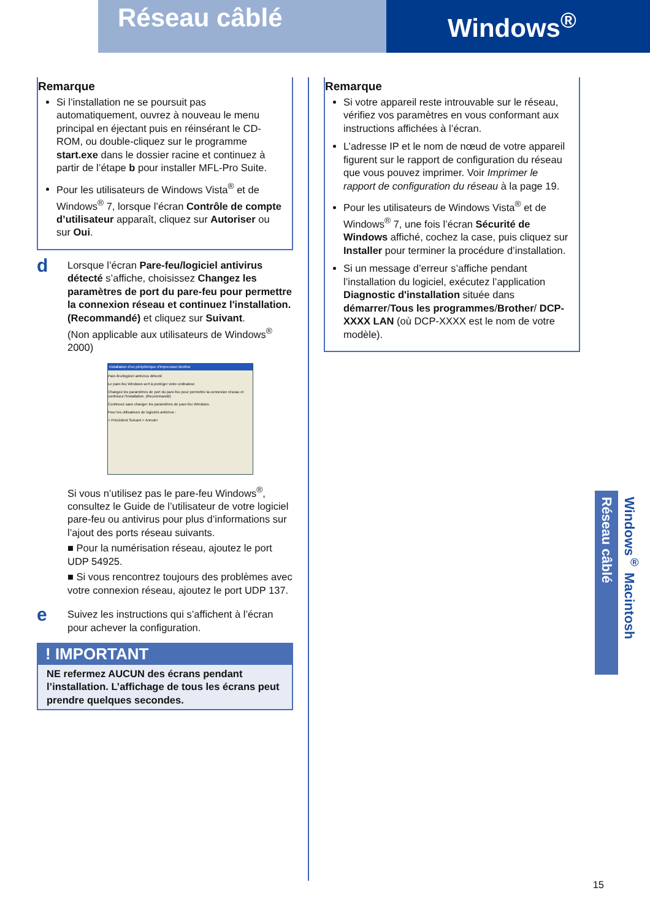Réseau câblé
Windows<sup>®</sup>
Remarque
Si l’installation ne se poursuit pas automatiquement, ouvrez à nouveau le menu principal en éjectant puis en réinsérant le CD-ROM, ou double-cliquez sur le programme start.exe dans le dossier racine et continuez à partir de l’étape b pour installer MFL-Pro Suite.
Pour les utilisateurs de Windows Vista<sup>®</sup> et de Windows<sup>®</sup> 7, lorsque l’écran Contrôle de compte d’utilisateur apparaît, cliquez sur Autoriser ou sur Oui.
d
Lorsque l’écran Pare-feu/logiciel antivirus détecté s’affiche, choisissez Changez les paramètres de port du pare-feu pour permettre la connexion réseau et continuez l'installation. (Recommandé) et cliquez sur Suivant.
(Non applicable aux utilisateurs de Windows<sup>®</sup> 2000)
Installation d'un périphérique d'impression Brother
Pare-feu/logiciel antivirus détecté
Le pare-feu Windows sert à protéger votre ordinateur.
Changez les paramètres de port du pare-feu pour permettre la connexion réseau et continuez l'installation. (Recommandé)
Continuez sans changer les paramètres de pare-feu Windows.
Pour les utilisateurs de logiciels antivirus :
< Précédent Suivant > Annuler
Si vous n’utilisez pas le pare-feu Windows<sup>®</sup>, consultez le Guide de l’utilisateur de votre logiciel pare-feu ou antivirus pour plus d’informations sur l’ajout des ports réseau suivants.
■ Pour la numérisation réseau, ajoutez le port UDP 54925.
■ Si vous rencontrez toujours des problèmes avec votre connexion réseau, ajoutez le port UDP 137.
e
Suivez les instructions qui s’affichent à l’écran pour achever la configuration.
! IMPORTANT
NE refermez AUCUN des écrans pendant l’installation. L’affichage de tous les écrans peut prendre quelques secondes.
Remarque
Si votre appareil reste introuvable sur le réseau, vérifiez vos paramètres en vous conformant aux instructions affichées à l’écran.
L’adresse IP et le nom de nœud de votre appareil figurent sur le rapport de configuration du réseau que vous pouvez imprimer. Voir Imprimer le rapport de configuration du réseau à la page 19.
Pour les utilisateurs de Windows Vista<sup>®</sup> et de Windows<sup>®</sup> 7, une fois l’écran Sécurité de Windows affiché, cochez la case, puis cliquez sur Installer pour terminer la procédure d’installation.
Si un message d’erreur s’affiche pendant l’installation du logiciel, exécutez l’application Diagnostic d'installation située dans démarrer/Tous les programmes/Brother/ DCP-XXXX LAN (où DCP-XXXX est le nom de votre modèle).
Réseau câblé
Windows<sup>®</sup> Macintosh
15